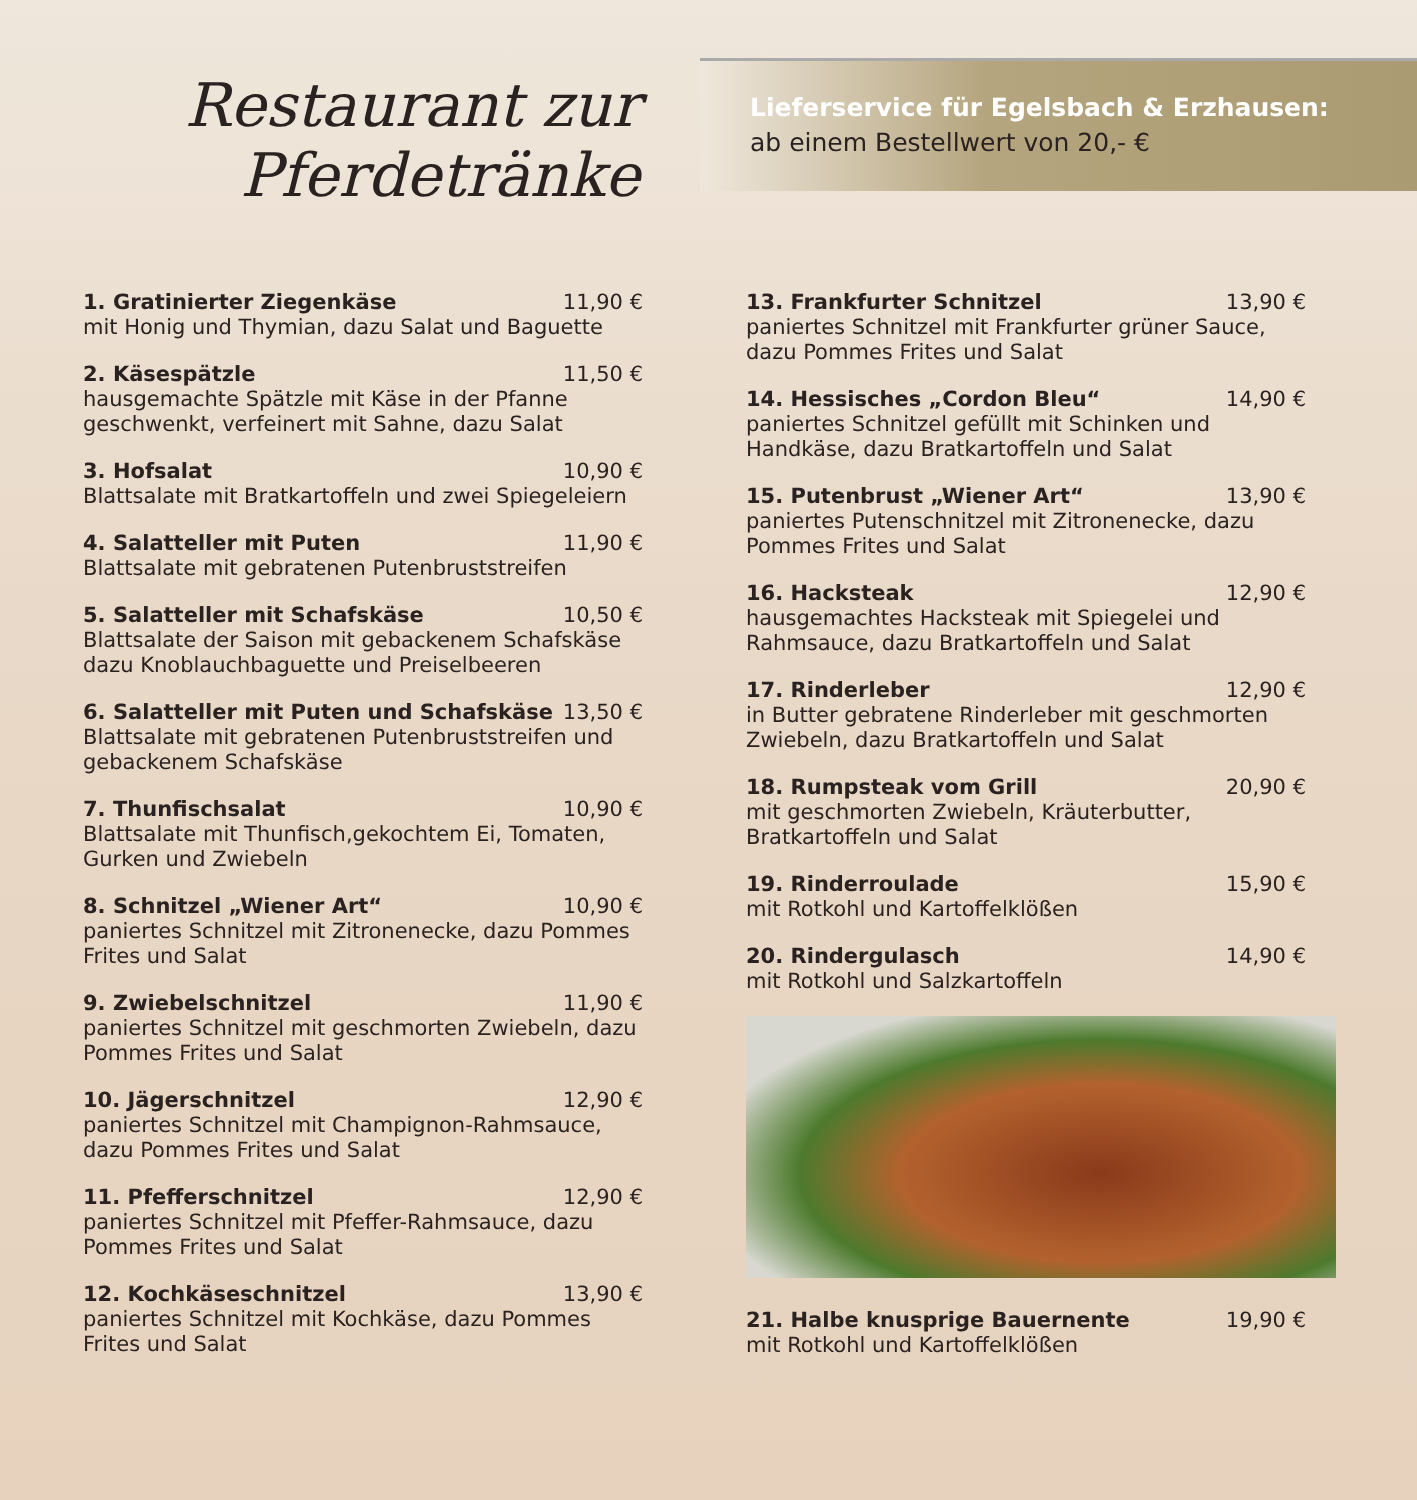Restaurant zur
Pferdetränke
Lieferservice für Egelsbach & Erzhausen:
ab einem Bestellwert von 20,- €
1. Gratinierter Ziegenkäse 11,90 €
mit Honig und Thymian, dazu Salat und Baguette
2. Käsespätzle 11,50 €
hausgemachte Spätzle mit Käse in der Pfanne geschwenkt, verfeinert mit Sahne, dazu Salat
3. Hofsalat 10,90 €
Blattsalate mit Bratkartoffeln und zwei Spiegeleiern
4. Salatteller mit Puten 11,90 €
Blattsalate mit gebratenen Putenbruststreifen
5. Salatteller mit Schafskäse 10,50 €
Blattsalate der Saison mit gebackenem Schafskäse dazu Knoblauchbaguette und Preiselbeeren
6. Salatteller mit Puten und Schafskäse 13,50 €
Blattsalate mit gebratenen Putenbruststreifen und gebackenem Schafskäse
7. Thunfischsalat 10,90 €
Blattsalate mit Thunfisch,gekochtem Ei, Tomaten, Gurken und Zwiebeln
8. Schnitzel „Wiener Art“10,90 €
paniertes Schnitzel mit Zitronenecke, dazu Pommes Frites und Salat
9. Zwiebelschnitzel 11,90 €
paniertes Schnitzel mit geschmorten Zwiebeln, dazu Pommes Frites und Salat
10. Jägerschnitzel 12,90 €
paniertes Schnitzel mit Champignon-Rahmsauce, dazu Pommes Frites und Salat
11. Pfefferschnitzel 12,90 €
paniertes Schnitzel mit Pfeffer-Rahmsauce, dazu Pommes Frites und Salat
12. Kochkäseschnitzel 13,90 €
paniertes Schnitzel mit Kochkäse, dazu Pommes Frites und Salat
13. Frankfurter Schnitzel 13,90 €
paniertes Schnitzel mit Frankfurter grüner Sauce, dazu Pommes Frites und Salat
14. Hessisches „Cordon Bleu“14,90 €
paniertes Schnitzel gefüllt mit Schinken und Handkäse, dazu Bratkartoffeln und Salat
15. Putenbrust „Wiener Art“13,90 €
paniertes Putenschnitzel mit Zitronenecke, dazu Pommes Frites und Salat
16. Hacksteak 12,90 €
hausgemachtes Hacksteak mit Spiegelei und Rahmsauce, dazu Bratkartoffeln und Salat
17. Rinderleber 12,90 €
in Butter gebratene Rinderleber mit geschmorten Zwiebeln, dazu Bratkartoffeln und Salat
18. Rumpsteak vom Grill 20,90 €
mit geschmorten Zwiebeln, Kräuterbutter, Bratkartoffeln und Salat
19. Rinderroulade 15,90 €
mit Rotkohl und Kartoffelklößen
20. Rindergulasch 14,90 €
mit Rotkohl und Salzkartoffeln
21. Halbe knusprige Bauernente 19,90 €
mit Rotkohl und Kartoffelklößen